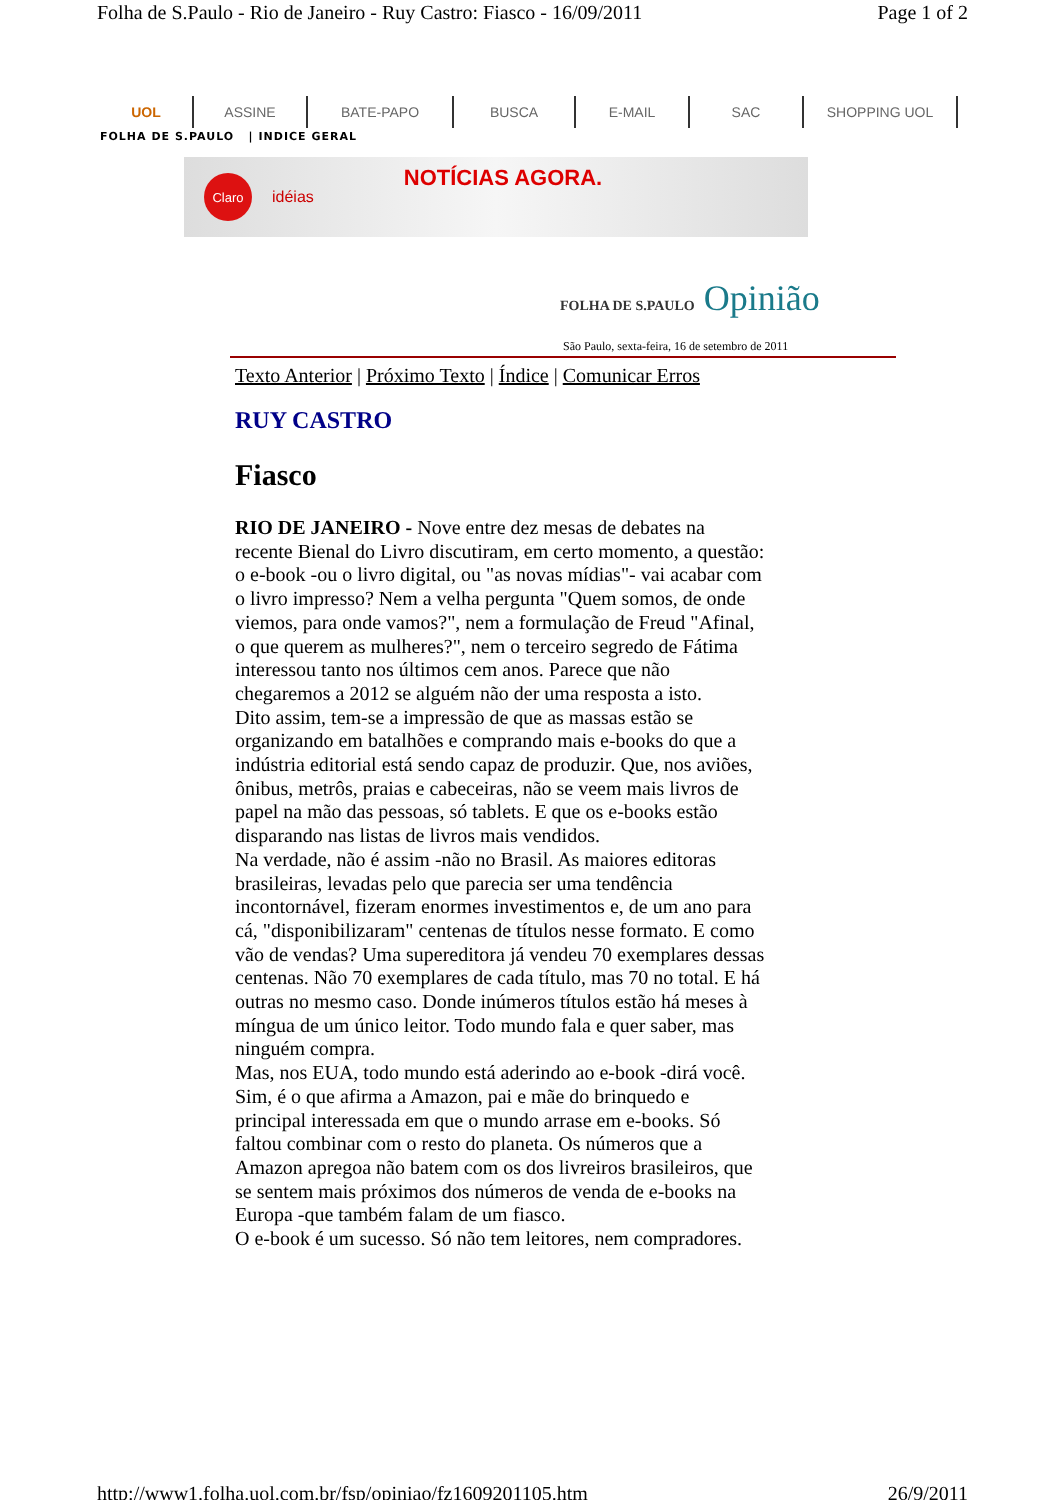Folha de S.Paulo - Rio de Janeiro - Ruy Castro: Fiasco - 16/09/2011 Page 1 of 2
UOL ASSINE BATE-PAPO BUSCA E-MAIL SAC SHOPPING UOL
FOLHA DE S.PAULO | INDICE GERAL
Claro
idéias NOTÍCIAS AGORA.
FOLHA DE S.PAULO Opinião
São Paulo, sexta-feira, 16 de setembro de 2011
Texto Anterior | Próximo Texto | Índice | Comunicar Erros
RUY CASTRO
Fiasco
RIO DE JANEIRO - Nove entre dez mesas de debates na recente Bienal do Livro discutiram, em certo momento, a questão: o e-book -ou o livro digital, ou "as novas mídias"- vai acabar com o livro impresso? Nem a velha pergunta "Quem somos, de onde viemos, para onde vamos?", nem a formulação de Freud "Afinal, o que querem as mulheres?", nem o terceiro segredo de Fátima interessou tanto nos últimos cem anos. Parece que não chegaremos a 2012 se alguém não der uma resposta a isto.
Dito assim, tem-se a impressão de que as massas estão se organizando em batalhões e comprando mais e-books do que a indústria editorial está sendo capaz de produzir. Que, nos aviões, ônibus, metrôs, praias e cabeceiras, não se veem mais livros de papel na mão das pessoas, só tablets. E que os e-books estão disparando nas listas de livros mais vendidos.
Na verdade, não é assim -não no Brasil. As maiores editoras brasileiras, levadas pelo que parecia ser uma tendência incontornável, fizeram enormes investimentos e, de um ano para cá, "disponibilizaram" centenas de títulos nesse formato. E como vão de vendas? Uma supereditora já vendeu 70 exemplares dessas centenas. Não 70 exemplares de cada título, mas 70 no total. E há outras no mesmo caso. Donde inúmeros títulos estão há meses à míngua de um único leitor. Todo mundo fala e quer saber, mas ninguém compra.
Mas, nos EUA, todo mundo está aderindo ao e-book -dirá você. Sim, é o que afirma a Amazon, pai e mãe do brinquedo e principal interessada em que o mundo arrase em e-books. Só faltou combinar com o resto do planeta. Os números que a Amazon apregoa não batem com os dos livreiros brasileiros, que se sentem mais próximos dos números de venda de e-books na Europa -que também falam de um fiasco.
O e-book é um sucesso. Só não tem leitores, nem compradores.
http://www1.folha.uol.com.br/fsp/opiniao/fz1609201105.htm 26/9/2011